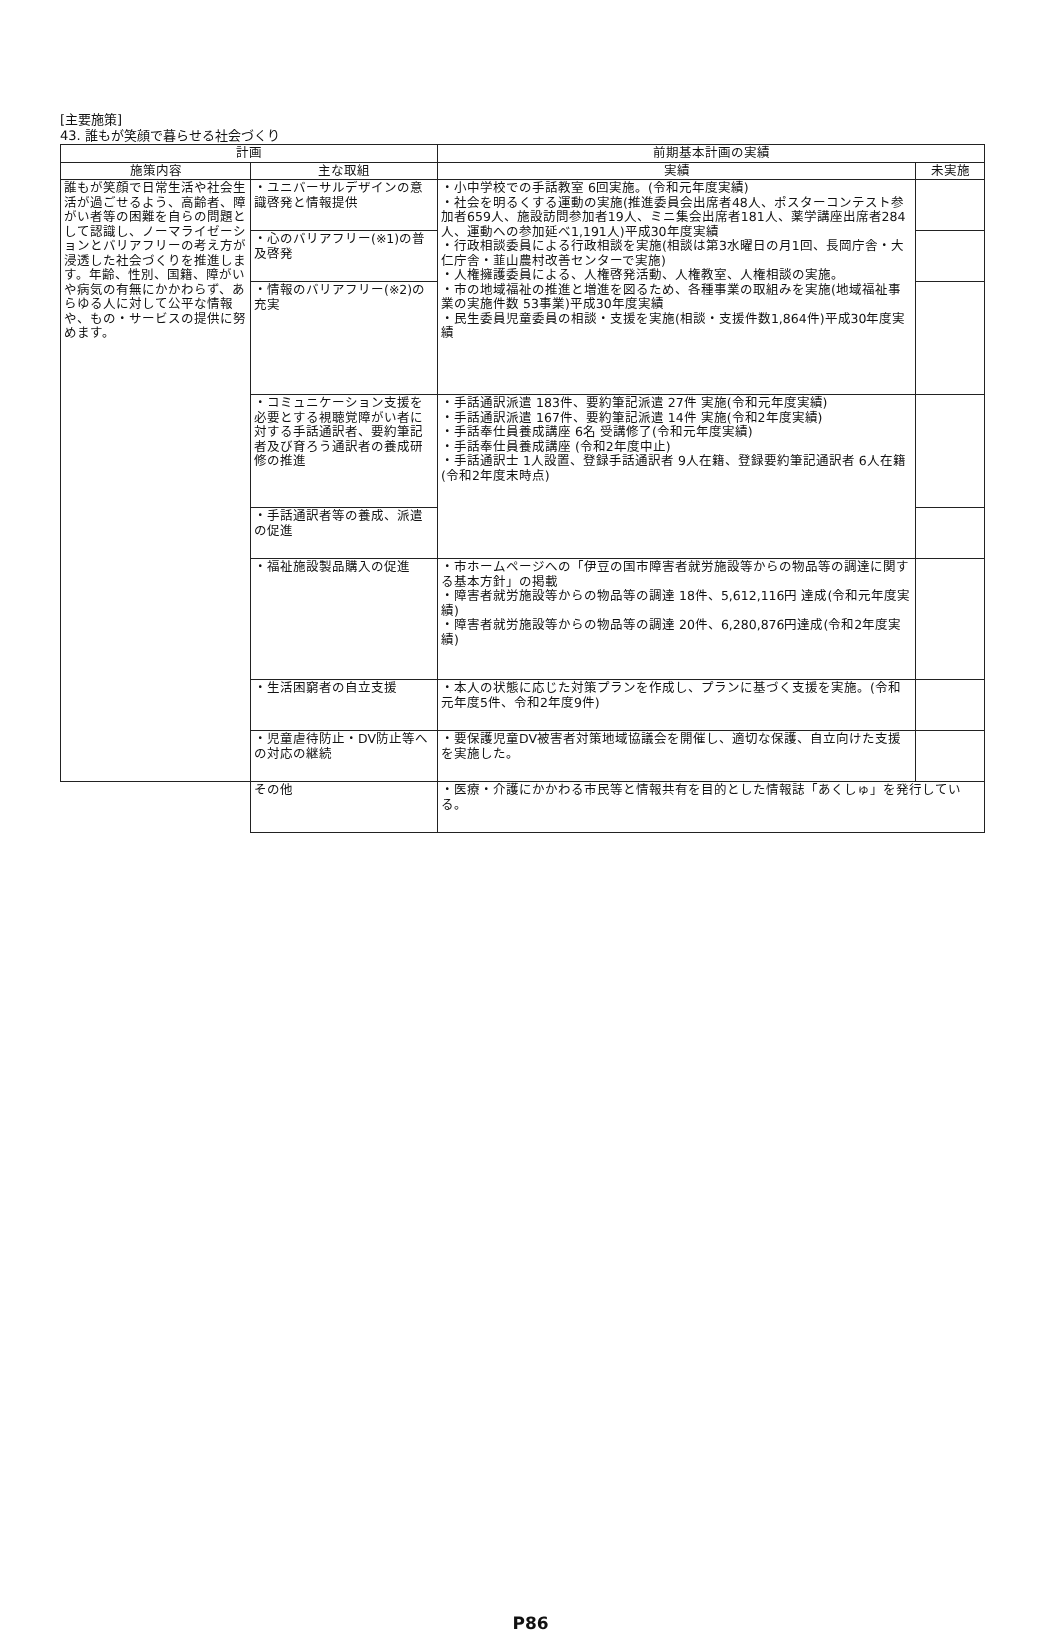[主要施策]
43. 誰もが笑顔で暮らせる社会づくり
| 計画 | | 前期基本計画の実績 | |
| --- | --- | --- | --- |
| 施策内容 | 主な取組 | 実績 | 未実施 |
| 誰もが笑顔で日常生活や社会生活が過ごせるよう、高齢者、障がい者等の困難を自らの問題として認識し、ノーマライゼーションとバリアフリーの考え方が浸透した社会づくりを推進します。年齢、性別、国籍、障がいや病気の有無にかかわらず、あらゆる人に対して公平な情報や、もの・サービスの提供に努めます。 | ・ユニバーサルデザインの意識啓発と情報提供 | ・小中学校での手話教室 6回実施。(令和元年度実績) ・社会を明るくする運動の実施(推進委員会出席者48人、ポスターコンテスト参加者659人、施設訪問参加者19人、ミニ集会出席者181人、薬学講座出席者284人、運動への参加延べ1,191人)平成30年度実績 ・行政相談委員による行政相談を実施(相談は第3水曜日の月1回、長岡庁舎・大仁庁舎・韮山農村改善センターで実施) ・人権擁護委員による、人権啓発活動、人権教室、人権相談の実施。 ・市の地域福祉の推進と増進を図るため、各種事業の取組みを実施(地域福祉事業の実施件数 53事業)平成30年度実績 ・民生委員児童委員の相談・支援を実施(相談・支援件数1,864件)平成30年度実績 | |
| | ・心のバリアフリー(※1)の普及啓発 | | |
| | ・情報のバリアフリー(※2)の充実 | | |
| | ・コミュニケーション支援を必要とする視聴覚障がい者に対する手話通訳者、要約筆記者及び育ろう通訳者の養成研修の推進 | ・手話通訳派遣 183件、要約筆記派遣 27件 実施(令和元年度実績) ・手話通訳派遣 167件、要約筆記派遣 14件 実施(令和2年度実績) ・手話奉仕員養成講座 6名 受講修了(令和元年度実績) ・手話奉仕員養成講座 (令和2年度中止) ・手話通訳士 1人設置、登録手話通訳者 9人在籍、登録要約筆記通訳者 6人在籍(令和2年度末時点) | |
| | ・手話通訳者等の養成、派遣の促進 | | |
| | ・福祉施設製品購入の促進 | ・市ホームページへの「伊豆の国市障害者就労施設等からの物品等の調達に関する基本方針」の掲載 ・障害者就労施設等からの物品等の調達 18件、5,612,116円 達成(令和元年度実績) ・障害者就労施設等からの物品等の調達 20件、6,280,876円達成(令和2年度実績) | |
| | ・生活困窮者の自立支援 | ・本人の状態に応じた対策プランを作成し、プランに基づく支援を実施。(令和元年度5件、令和2年度9件) | |
| | ・児童虐待防止・DV防止等への対応の継続 | ・要保護児童DV被害者対策地域協議会を開催し、適切な保護、自立向けた支援を実施した。 | |
| | その他 | ・医療・介護にかかわる市民等と情報共有を目的とした情報誌「あくしゅ」を発行している。 | |
P86